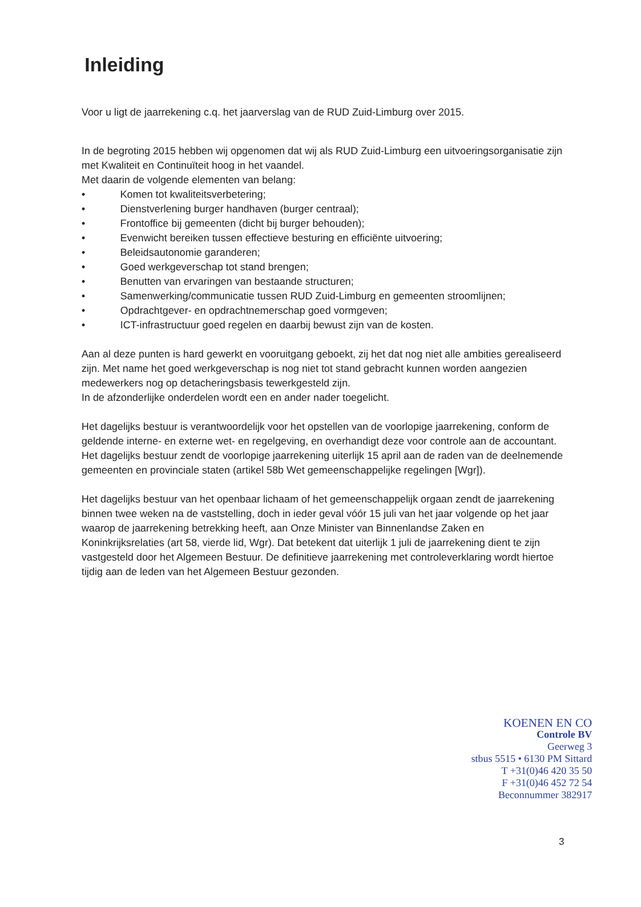Inleiding
Voor u ligt de jaarrekening c.q. het jaarverslag van de RUD Zuid-Limburg over 2015.
In de begroting 2015 hebben wij opgenomen dat wij als RUD Zuid-Limburg een uitvoeringsorganisatie zijn met Kwaliteit en Continuïteit hoog in het vaandel.
Met daarin de volgende elementen van belang:
• Komen tot kwaliteitsverbetering;
• Dienstverlening burger handhaven (burger centraal);
• Frontoffice bij gemeenten (dicht bij burger behouden);
• Evenwicht bereiken tussen effectieve besturing en efficiënte uitvoering;
• Beleidsautonomie garanderen;
• Goed werkgeverschap tot stand brengen;
• Benutten van ervaringen van bestaande structuren;
• Samenwerking/communicatie tussen RUD Zuid-Limburg en gemeenten stroomlijnen;
• Opdrachtgever- en opdrachtnemerschap goed vormgeven;
• ICT-infrastructuur goed regelen en daarbij bewust zijn van de kosten.
Aan al deze punten is hard gewerkt en vooruitgang geboekt, zij het dat nog niet alle ambities gerealiseerd zijn. Met name het goed werkgeverschap is nog niet tot stand gebracht kunnen worden aangezien medewerkers nog op detacheringsbasis tewerkgesteld zijn.
In de afzonderlijke onderdelen wordt een en ander nader toegelicht.
Het dagelijks bestuur is verantwoordelijk voor het opstellen van de voorlopige jaarrekening, conform de geldende interne- en externe wet- en regelgeving, en overhandigt deze voor controle aan de accountant. Het dagelijks bestuur zendt de voorlopige jaarrekening uiterlijk 15 april aan de raden van de deelnemende gemeenten en provinciale staten (artikel 58b Wet gemeenschappelijke regelingen [Wgr]).
Het dagelijks bestuur van het openbaar lichaam of het gemeenschappelijk orgaan zendt de jaarrekening binnen twee weken na de vaststelling, doch in ieder geval vóór 15 juli van het jaar volgende op het jaar waarop de jaarrekening betrekking heeft, aan Onze Minister van Binnenlandse Zaken en Koninkrijksrelaties (art 58, vierde lid, Wgr). Dat betekent dat uiterlijk 1 juli de jaarrekening dient te zijn vastgesteld door het Algemeen Bestuur. De definitieve jaarrekening met controleverklaring wordt hiertoe tijdig aan de leden van het Algemeen Bestuur gezonden.
KOENEN EN CO
Controle BV
Geerweg 3
stbus 5515 • 6130 PM Sittard
T +31(0)46 420 35 50
F +31(0)46 452 72 54
Beconnummer 382917
3